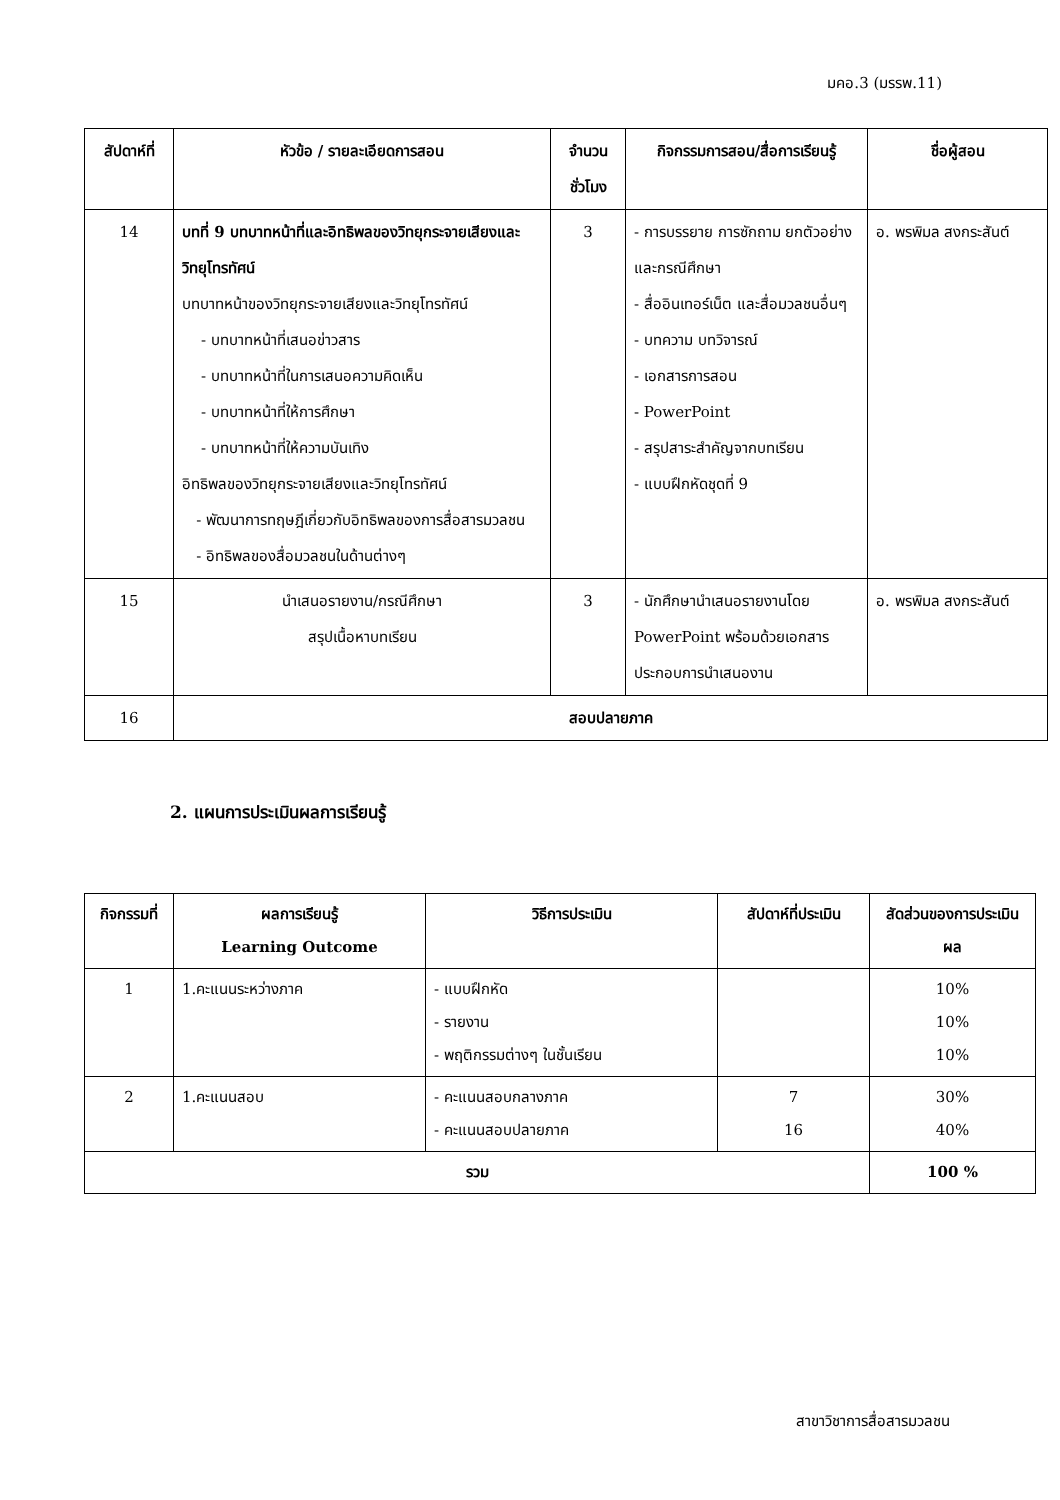มคอ.3 (มรรพ.11)
| สัปดาห์ที่ | หัวข้อ / รายละเอียดการสอน | จำนวน ชั่วโมง | กิจกรรมการสอน/สื่อการเรียนรู้ | ชื่อผู้สอน |
| --- | --- | --- | --- | --- |
| 14 | บทที่ 9 บทบาทหน้าที่และอิทธิพลของวิทยุกระจายเสียงและวิทยุโทรทัศน์ บทบาทหน้าของวิทยุกระจายเสียงและวิทยุโทรทัศน์ - บทบาทหน้าที่เสนอข่าวสาร - บทบาทหน้าที่ในการเสนอความคิดเห็น - บทบาทหน้าที่ให้การศึกษา - บทบาทหน้าที่ให้ความบันเทิง อิทธิพลของวิทยุกระจายเสียงและวิทยุโทรทัศน์ - พัฒนาการทฤษฎีเกี่ยวกับอิทธิพลของการสื่อสารมวลชน - อิทธิพลของสื่อมวลชนในด้านต่างๆ | 3 | - การบรรยาย การซักถาม ยกตัวอย่างและกรณีศึกษา - สื่ออินเทอร์เน็ต และสื่อมวลชนอื่นๆ - บทความ บทวิจารณ์ - เอกสารการสอน - PowerPoint - สรุปสาระสำคัญจากบทเรียน - แบบฝึกหัดชุดที่ 9 | อ. พรพิมล สงกระสันต์ |
| 15 | นำเสนอรายงาน/กรณีศึกษา สรุปเนื้อหาบทเรียน | 3 | - นักศึกษานำเสนอรายงานโดย PowerPoint พร้อมด้วยเอกสารประกอบการนำเสนองาน | อ. พรพิมล สงกระสันต์ |
| 16 | สอบปลายภาค | | | |
2. แผนการประเมินผลการเรียนรู้
| กิจกรรมที่ | ผลการเรียนรู้ Learning Outcome | วิธีการประเมิน | สัปดาห์ที่ประเมิน | สัดส่วนของการประเมินผล |
| --- | --- | --- | --- | --- |
| 1 | 1.คะแนนระหว่างภาค | - แบบฝึกหัด - รายงาน - พฤติกรรมต่างๆ ในชั้นเรียน | | 10% 10% 10% |
| 2 | 1.คะแนนสอบ | - คะแนนสอบกลางภาค - คะแนนสอบปลายภาค | 7 16 | 30% 40% |
| รวม | | | | 100 % |
สาขาวิชาการสื่อสารมวลชน